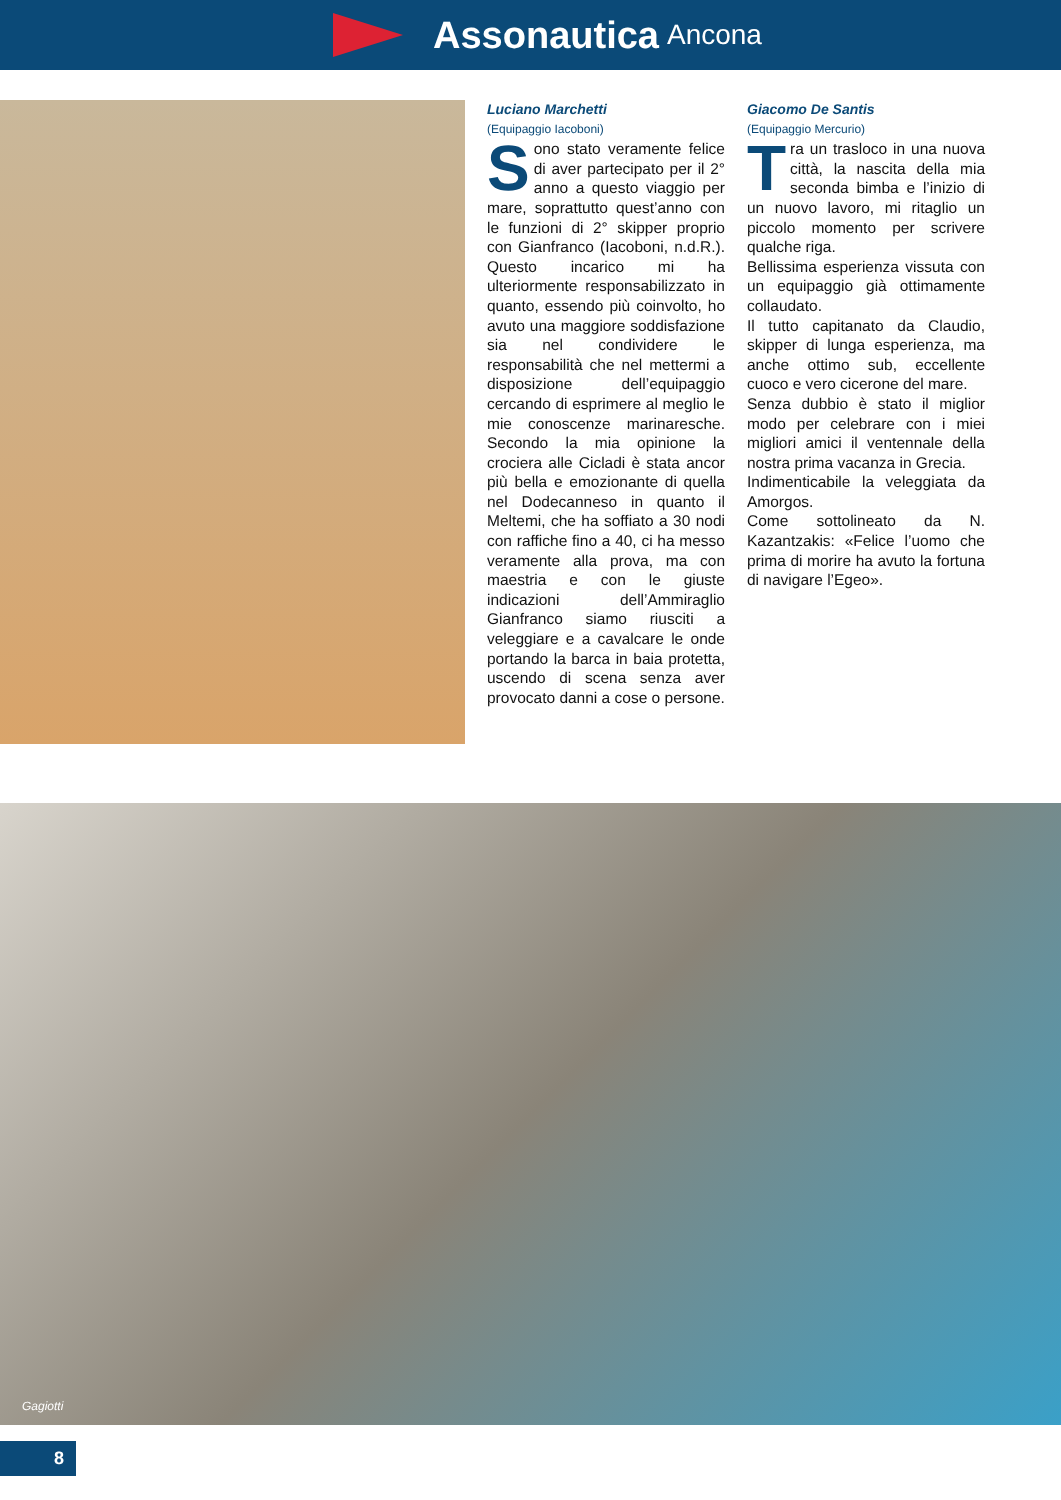Assonautica Ancona
Luciano Marchetti
(Equipaggio Iacoboni)
Sono stato veramente felice di aver partecipato per il 2° anno a questo viaggio per mare, soprattutto quest’anno con le funzioni di 2° skipper proprio con Gianfranco (Iacoboni, n.d.R.). Questo incarico mi ha ulteriormente responsabilizzato in quanto, essendo più coinvolto, ho avuto una maggiore soddisfazione sia nel condividere le responsabilità che nel mettermi a disposizione dell’equipaggio cercando di esprimere al meglio le mie conoscenze marinaresche. Secondo la mia opinione la crociera alle Cicladi è stata ancor più bella e emozionante di quella nel Dodecanneso in quanto il Meltemi, che ha soffiato a 30 nodi con raffiche fino a 40, ci ha messo veramente alla prova, ma con maestria e con le giuste indicazioni dell’Ammiraglio Gianfranco siamo riusciti a veleggiare e a cavalcare le onde portando la barca in baia protetta, uscendo di scena senza aver provocato danni a cose o persone.
Giacomo De Santis
(Equipaggio Mercurio)
Tra un trasloco in una nuova città, la nascita della mia seconda bimba e l’inizio di un nuovo lavoro, mi ritaglio un piccolo momento per scrivere qualche riga.
Bellissima esperienza vissuta con un equipaggio già ottimamente collaudato.
Il tutto capitanato da Claudio, skipper di lunga esperienza, ma anche ottimo sub, eccellente cuoco e vero cicerone del mare.
Senza dubbio è stato il miglior modo per celebrare con i miei migliori amici il ventennale della nostra prima vacanza in Grecia.
Indimenticabile la veleggiata da Amorgos.
Come sottolineato da N. Kazantzakis: «Felice l’uomo che prima di morire ha avuto la fortuna di navigare l’Egeo».
Gagiotti
8